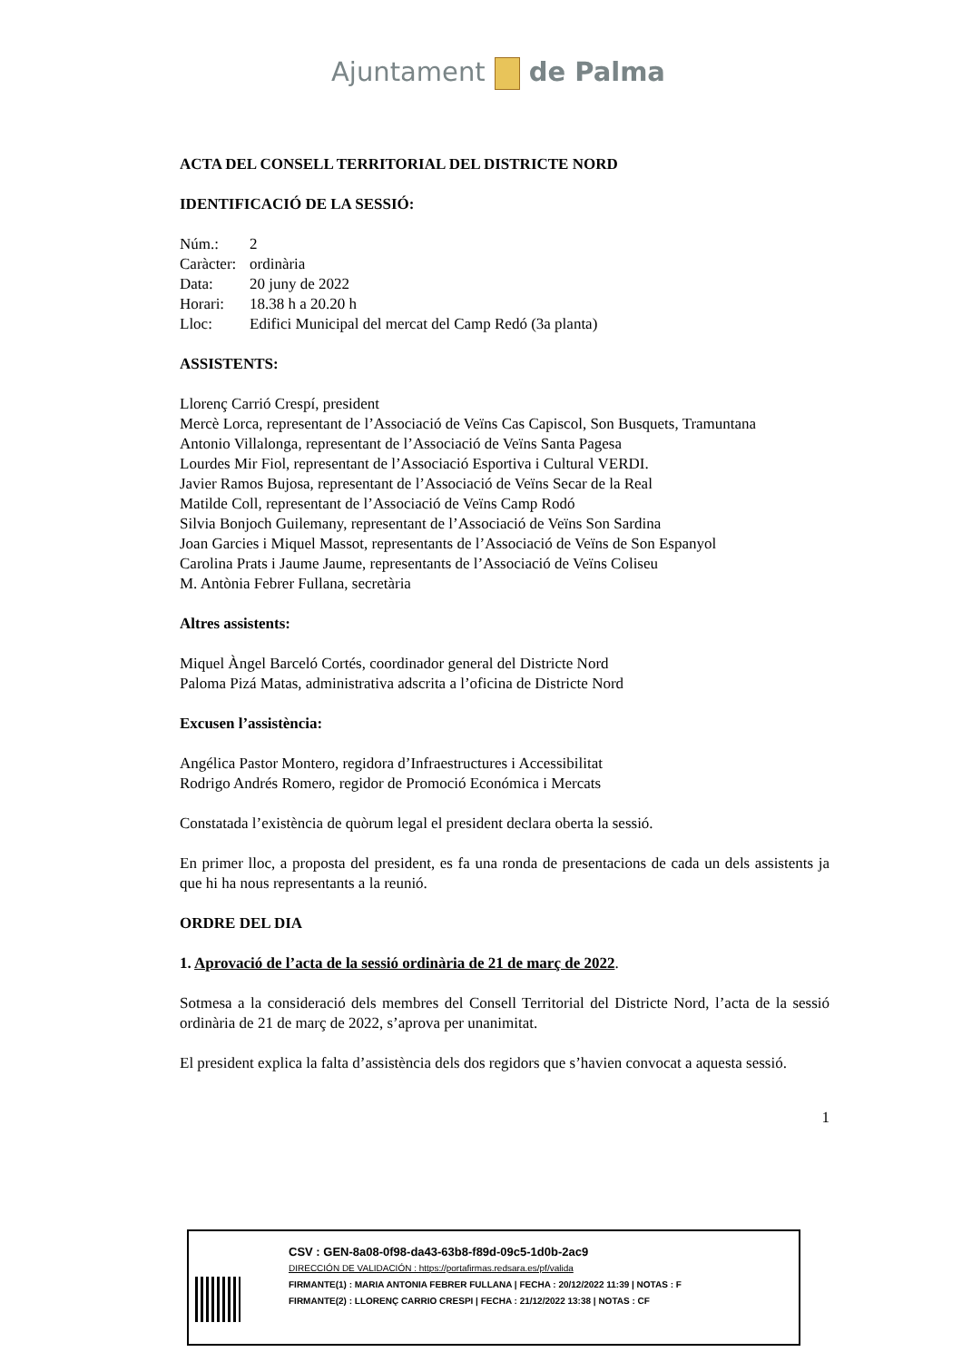Ajuntament de Palma
ACTA DEL CONSELL TERRITORIAL DEL DISTRICTE NORD
IDENTIFICACIÓ DE LA SESSIÓ:
| Núm.: | 2 |
| Caràcter: | ordinària |
| Data: | 20 juny de 2022 |
| Horari: | 18.38 h a 20.20 h |
| Lloc: | Edifici Municipal del mercat del Camp Redó (3a planta) |
ASSISTENTS:
Llorenç Carrió Crespí, president
Mercè Lorca, representant de l’Associació de Veïns Cas Capiscol, Son Busquets, Tramuntana
Antonio Villalonga, representant de l’Associació de Veïns Santa Pagesa
Lourdes Mir Fiol, representant de l’Associació Esportiva i Cultural VERDI.
Javier Ramos Bujosa, representant de l’Associació de Veïns Secar de la Real
Matilde Coll, representant de l’Associació de Veïns Camp Rodó
Silvia Bonjoch Guilemany, representant de l’Associació de Veïns Son Sardina
Joan Garcies i Miquel Massot, representants de l’Associació de Veïns de Son Espanyol
Carolina Prats i Jaume Jaume, representants de l’Associació de Veïns Coliseu
M. Antònia Febrer Fullana, secretària
Altres assistents:
Miquel Àngel Barceló Cortés, coordinador general del Districte Nord
Paloma Pizá Matas, administrativa adscrita a l’oficina de Districte Nord
Excusen l’assistència:
Angélica Pastor Montero, regidora d’Infraestructures i Accessibilitat
Rodrigo Andrés Romero, regidor de Promoció Económica i Mercats
Constatada l’existència de quòrum legal el president declara oberta la sessió.
En primer lloc, a proposta del president, es fa una ronda de presentacions de cada un dels assistents ja que hi ha nous representants a la reunió.
ORDRE DEL DIA
1. Aprovació de l’acta de la sessió ordinària de 21 de març de 2022.
Sotmesa a la consideració dels membres del Consell Territorial del Districte Nord, l’acta de la sessió ordinària de 21 de març de 2022, s’aprova per unanimitat.
El president explica la falta d’assistència dels dos regidors que s’havien convocat a aquesta sessió.
1
CSV : GEN-8a08-0f98-da43-63b8-f89d-09c5-1d0b-2ac9
DIRECCIÓN DE VALIDACIÓN : https://portafirmas.redsara.es/pf/valida
FIRMANTE(1) : MARIA ANTONIA FEBRER FULLANA | FECHA : 20/12/2022 11:39 | NOTAS : F
FIRMANTE(2) : LLORENÇ CARRIO CRESPI | FECHA : 21/12/2022 13:38 | NOTAS : CF